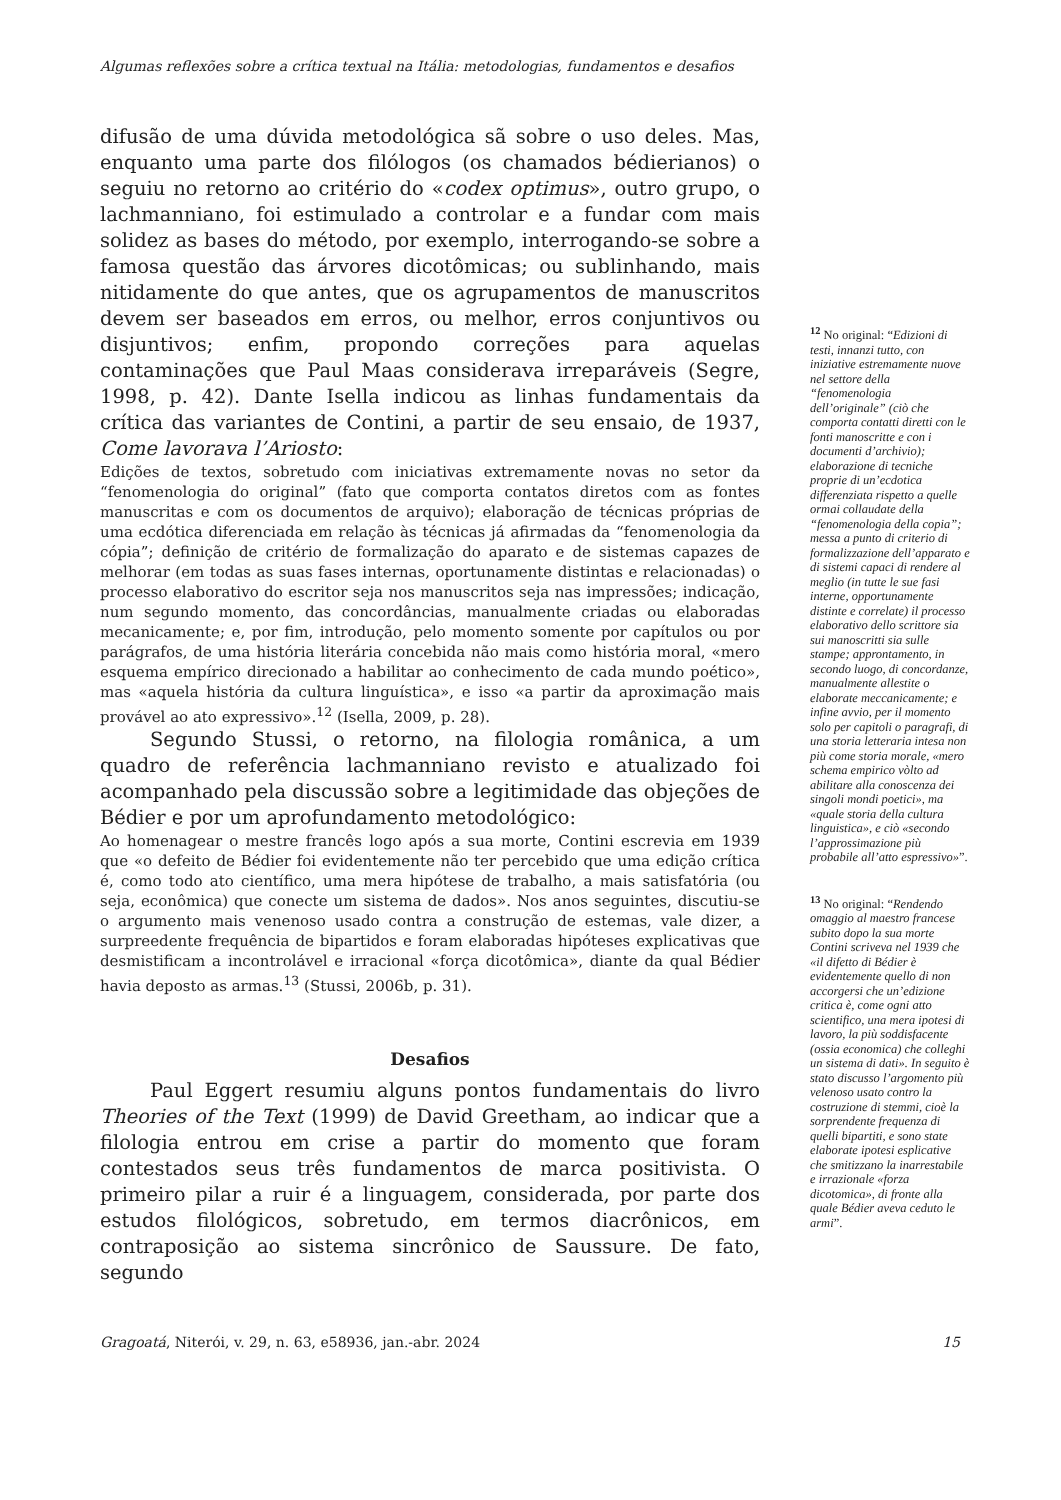Algumas reflexões sobre a crítica textual na Itália: metodologias, fundamentos e desafios
difusão de uma dúvida metodológica sã sobre o uso deles. Mas, enquanto uma parte dos filólogos (os chamados bédierianos) o seguiu no retorno ao critério do «codex optimus», outro grupo, o lachmanniano, foi estimulado a controlar e a fundar com mais solidez as bases do método, por exemplo, interrogando-se sobre a famosa questão das árvores dicotômicas; ou sublinhando, mais nitidamente do que antes, que os agrupamentos de manuscritos devem ser baseados em erros, ou melhor, erros conjuntivos ou disjuntivos; enfim, propondo correções para aquelas contaminações que Paul Maas considerava irreparáveis (Segre, 1998, p. 42). Dante Isella indicou as linhas fundamentais da crítica das variantes de Contini, a partir de seu ensaio, de 1937, Come lavorava l’Ariosto:
Edições de textos, sobretudo com iniciativas extremamente novas no setor da “fenomenologia do original” (fato que comporta contatos diretos com as fontes manuscritas e com os documentos de arquivo); elaboração de técnicas próprias de uma ecdótica diferenciada em relação às técnicas já afirmadas da “fenomenologia da cópia”; definição de critério de formalização do aparato e de sistemas capazes de melhorar (em todas as suas fases internas, oportunamente distintas e relacionadas) o processo elaborativo do escritor seja nos manuscritos seja nas impressões; indicação, num segundo momento, das concordâncias, manualmente criadas ou elaboradas mecanicamente; e, por fim, introdução, pelo momento somente por capítulos ou por parágrafos, de uma história literária concebida não mais como história moral, «mero esquema empírico direcionado a habilitar ao conhecimento de cada mundo poético», mas «aquela história da cultura linguística», e isso «a partir da aproximação mais provável ao ato expressivo».<sup>12</sup> (Isella, 2009, p. 28).
Segundo Stussi, o retorno, na filologia românica, a um quadro de referência lachmanniano revisto e atualizado foi acompanhado pela discussão sobre a legitimidade das objeções de Bédier e por um aprofundamento metodológico:
Ao homenagear o mestre francês logo após a sua morte, Contini escrevia em 1939 que «o defeito de Bédier foi evidentemente não ter percebido que uma edição crítica é, como todo ato científico, uma mera hipótese de trabalho, a mais satisfatória (ou seja, econômica) que conecte um sistema de dados». Nos anos seguintes, discutiu-se o argumento mais venenoso usado contra a construção de estemas, vale dizer, a surpreedente frequência de bipartidos e foram elaboradas hipóteses explicativas que desmistificam a incontrolável e irracional «força dicotômica», diante da qual Bédier havia deposto as armas.<sup>13</sup> (Stussi, 2006b, p. 31).
Desafios
Paul Eggert resumiu alguns pontos fundamentais do livro Theories of the Text (1999) de David Greetham, ao indicar que a filologia entrou em crise a partir do momento que foram contestados seus três fundamentos de marca positivista. O primeiro pilar a ruir é a linguagem, considerada, por parte dos estudos filológicos, sobretudo, em termos diacrônicos, em contraposição ao sistema sincrônico de Saussure. De fato, segundo
<sup>12</sup> No original: “Edizioni di testi, innanzi tutto, con iniziative estremamente nuove nel settore della “fenomenologia dell’originale” (ciò che comporta contatti diretti con le fonti manoscritte e con i documenti d’archivio); elaborazione di tecniche proprie di un’ecdotica differenziata rispetto a quelle ormai collaudate della “fenomenologia della copia”; messa a punto di criterio di formalizzazione dell’apparato e di sistemi capaci di rendere al meglio (in tutte le sue fasi interne, opportunamente distinte e correlate) il processo elaborativo dello scrittore sia sui manoscritti sia sulle stampe; approntamento, in secondo luogo, di concordanze, manualmente allestite o elaborate meccanicamente; e infine avvio, per il momento solo per capitoli o paragrafi, di una storia letteraria intesa non più come storia morale, «mero schema empirico vòlto ad abilitare alla conoscenza dei singoli mondi poetici», ma «quale storia della cultura linguistica», e ciò «secondo l’approssimazione più probabile all’atto espressivo»”.
<sup>13</sup> No original: “Rendendo omaggio al maestro francese subito dopo la sua morte Contini scriveva nel 1939 che «il difetto di Bédier è evidentemente quello di non accorgersi che un’edizione critica è, come ogni atto scientifico, una mera ipotesi di lavoro, la più soddisfacente (ossia economica) che colleghi un sistema di dati». In seguito è stato discusso l’argomento più velenoso usato contro la costruzione di stemmi, cioè la sorprendente frequenza di quelli bipartiti, e sono state elaborate ipotesi esplicative che smitizzano la inarrestabile e irrazionale «forza dicotomica», di fronte alla quale Bédier aveva ceduto le armi”.
Gragoatá, Niterói, v. 29, n. 63, e58936, jan.-abr. 2024 15